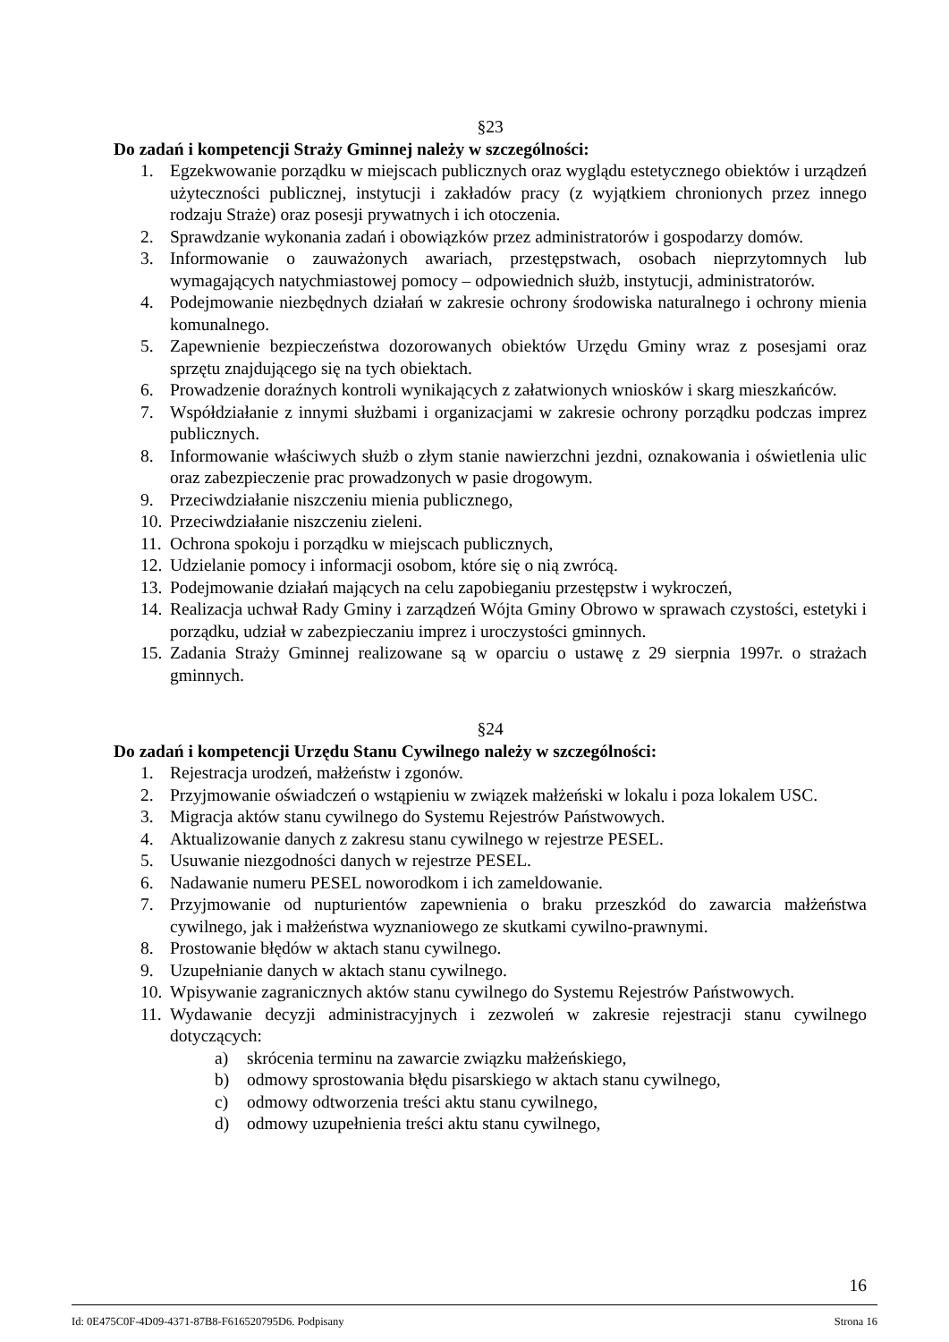§23
Do zadań i kompetencji Straży Gminnej należy w szczególności:
1. Egzekwowanie porządku w miejscach publicznych oraz wyglądu estetycznego obiektów i urządzeń użyteczności publicznej, instytucji i zakładów pracy (z wyjątkiem chronionych przez innego rodzaju Straże) oraz posesji prywatnych i ich otoczenia.
2. Sprawdzanie wykonania zadań i obowiązków przez administratorów i gospodarzy domów.
3. Informowanie o zauważonych awariach, przestępstwach, osobach nieprzytomnych lub wymagających natychmiastowej pomocy – odpowiednich służb, instytucji, administratorów.
4. Podejmowanie niezbędnych działań w zakresie ochrony środowiska naturalnego i ochrony mienia komunalnego.
5. Zapewnienie bezpieczeństwa dozorowanych obiektów Urzędu Gminy wraz z posesjami oraz sprzętu znajdującego się na tych obiektach.
6. Prowadzenie doraźnych kontroli wynikających z załatwionych wniosków i skarg mieszkańców.
7. Współdziałanie z innymi służbami i organizacjami w zakresie ochrony porządku podczas imprez publicznych.
8. Informowanie właściwych służb o złym stanie nawierzchni jezdni, oznakowania i oświetlenia ulic oraz zabezpieczenie prac prowadzonych w pasie drogowym.
9. Przeciwdziałanie niszczeniu mienia publicznego,
10. Przeciwdziałanie niszczeniu zieleni.
11. Ochrona spokoju i porządku w miejscach publicznych,
12. Udzielanie pomocy i informacji osobom, które się o nią zwrócą.
13. Podejmowanie działań mających na celu zapobieganiu przestępstw i wykroczeń,
14. Realizacja uchwał Rady Gminy i zarządzeń Wójta Gminy Obrowo w sprawach czystości, estetyki i porządku, udział w zabezpieczaniu imprez i uroczystości gminnych.
15. Zadania Straży Gminnej realizowane są w oparciu o ustawę z 29 sierpnia 1997r. o strażach gminnych.
§24
Do zadań i kompetencji Urzędu Stanu Cywilnego należy w szczególności:
1. Rejestracja urodzeń, małżeństw i zgonów.
2. Przyjmowanie oświadczeń o wstąpieniu w związek małżeński w lokalu i poza lokalem USC.
3. Migracja aktów stanu cywilnego do Systemu Rejestrów Państwowych.
4. Aktualizowanie danych z zakresu stanu cywilnego w rejestrze PESEL.
5. Usuwanie niezgodności danych w rejestrze PESEL.
6. Nadawanie numeru PESEL noworodkom i ich zameldowanie.
7. Przyjmowanie od nupturientów zapewnienia o braku przeszkód do zawarcia małżeństwa cywilnego, jak i małżeństwa wyznaniowego ze skutkami cywilno-prawnymi.
8. Prostowanie błędów w aktach stanu cywilnego.
9. Uzupełnianie danych w aktach stanu cywilnego.
10. Wpisywanie zagranicznych aktów stanu cywilnego do Systemu Rejestrów Państwowych.
11. Wydawanie decyzji administracyjnych i zezwoleń w zakresie rejestracji stanu cywilnego dotyczących:
a) skrócenia terminu na zawarcie związku małżeńskiego,
b) odmowy sprostowania błędu pisarskiego w aktach stanu cywilnego,
c) odmowy odtworzenia treści aktu stanu cywilnego,
d) odmowy uzupełnienia treści aktu stanu cywilnego,
16
Id: 0E475C0F-4D09-4371-87B8-F616520795D6. Podpisany Strona 16